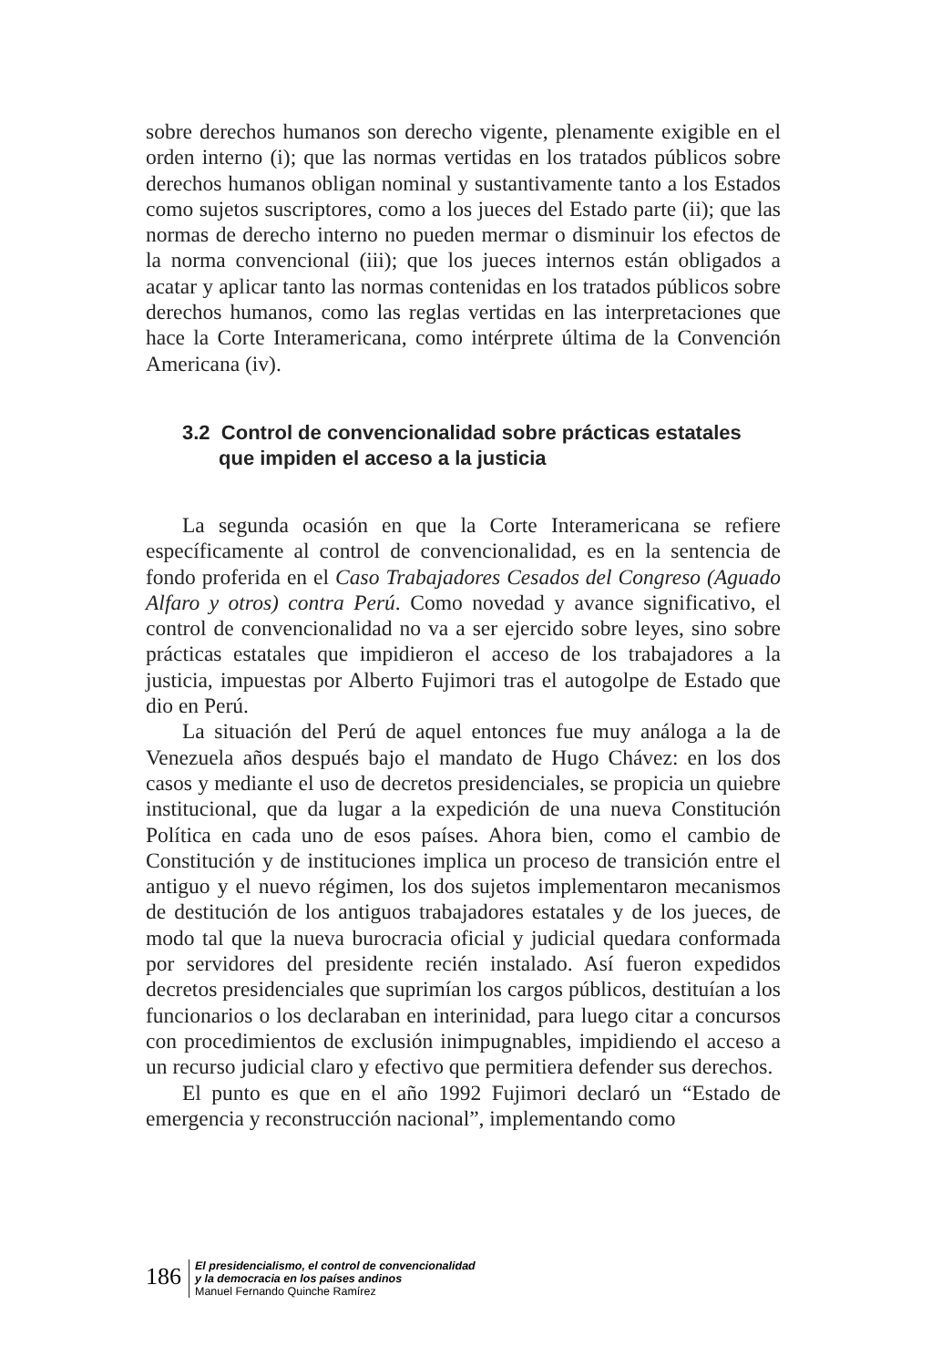sobre derechos humanos son derecho vigente, plenamente exigible en el orden interno (i); que las normas vertidas en los tratados públicos sobre derechos humanos obligan nominal y sustantivamente tanto a los Estados como sujetos suscriptores, como a los jueces del Estado parte (ii); que las normas de derecho interno no pueden mermar o disminuir los efectos de la norma convencional (iii); que los jueces internos están obligados a acatar y aplicar tanto las normas contenidas en los tratados públicos sobre derechos humanos, como las reglas vertidas en las interpretaciones que hace la Corte Interamericana, como intérprete última de la Convención Americana (iv).
3.2 Control de convencionalidad sobre prácticas estatales que impiden el acceso a la justicia
La segunda ocasión en que la Corte Interamericana se refiere específicamente al control de convencionalidad, es en la sentencia de fondo proferida en el Caso Trabajadores Cesados del Congreso (Aguado Alfaro y otros) contra Perú. Como novedad y avance significativo, el control de convencionalidad no va a ser ejercido sobre leyes, sino sobre prácticas estatales que impidieron el acceso de los trabajadores a la justicia, impuestas por Alberto Fujimori tras el autogolpe de Estado que dio en Perú.
La situación del Perú de aquel entonces fue muy análoga a la de Venezuela años después bajo el mandato de Hugo Chávez: en los dos casos y mediante el uso de decretos presidenciales, se propicia un quiebre institucional, que da lugar a la expedición de una nueva Constitución Política en cada uno de esos países. Ahora bien, como el cambio de Constitución y de instituciones implica un proceso de transición entre el antiguo y el nuevo régimen, los dos sujetos implementaron mecanismos de destitución de los antiguos trabajadores estatales y de los jueces, de modo tal que la nueva burocracia oficial y judicial quedara conformada por servidores del presidente recién instalado. Así fueron expedidos decretos presidenciales que suprimían los cargos públicos, destituían a los funcionarios o los declaraban en interinidad, para luego citar a concursos con procedimientos de exclusión inimpugnables, impidiendo el acceso a un recurso judicial claro y efectivo que permitiera defender sus derechos.
El punto es que en el año 1992 Fujimori declaró un “Estado de emergencia y reconstrucción nacional”, implementando como
186
El presidencialismo, el control de convencionalidad
y la democracia en los países andinos
Manuel Fernando Quinche Ramírez